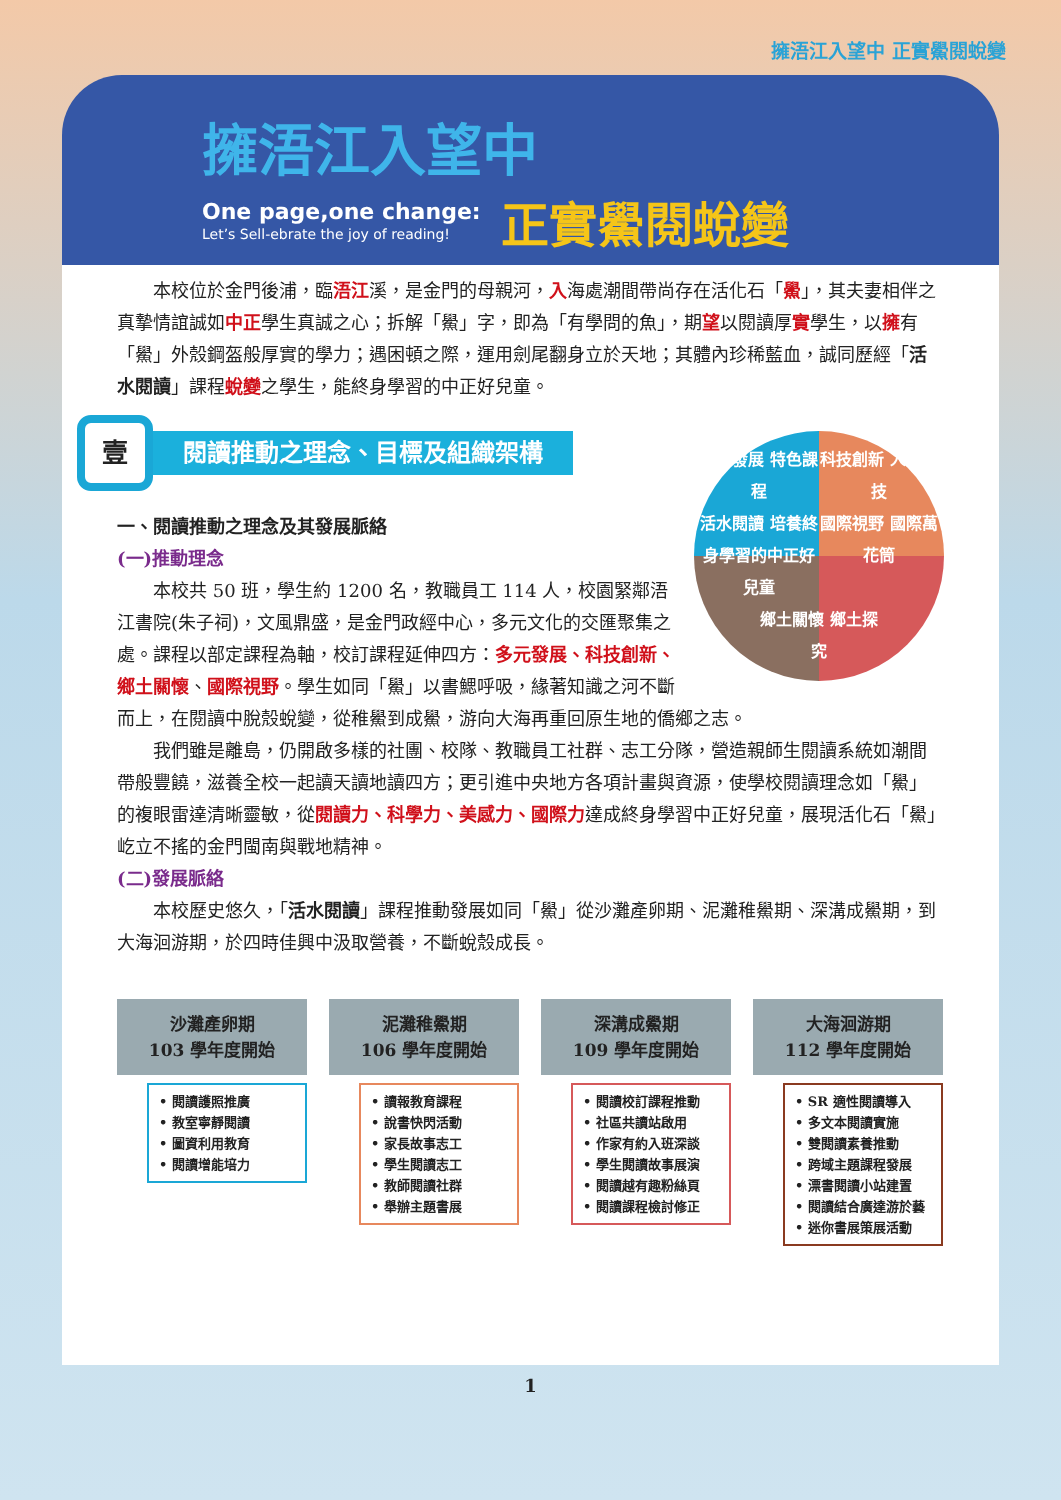擁浯江入望中 正實鱟閱蛻變
擁浯江入望中
One page,one change:
Let’s Sell-ebrate the joy of reading!
正實鱟閱蛻變
本校位於金門後浦，臨浯江溪，是金門的母親河，入海處潮間帶尚存在活化石「鱟」，其夫妻相伴之真摯情誼誠如中正學生真誠之心；拆解「鱟」字，即為「有學問的魚」，期望以閱讀厚實學生，以擁有「鱟」外殼鋼盔般厚實的學力；遇困頓之際，運用劍尾翻身立於天地；其體內珍稀藍血，誠同歷經「活水閱讀」課程蛻變之學生，能終身學習的中正好兒童。
壹
閱讀推動之理念、目標及組織架構
多元發展 特色課程 科技創新 人文科技 活水閱讀 培養終身學習的中正好兒童 國際視野 國際萬花筒 鄉土關懷 鄉土探究
一、閱讀推動之理念及其發展脈絡
(一)推動理念
本校共 50 班，學生約 1200 名，教職員工 114 人，校園緊鄰浯江書院(朱子祠)，文風鼎盛，是金門政經中心，多元文化的交匯聚集之處。課程以部定課程為軸，校訂課程延伸四方：多元發展、科技創新、鄉土關懷、國際視野。學生如同「鱟」以書鰓呼吸，緣著知識之河不斷而上，在閱讀中脫殼蛻變，從稚鱟到成鱟，游向大海再重回原生地的僑鄉之志。
我們雖是離島，仍開啟多樣的社團、校隊、教職員工社群、志工分隊，營造親師生閱讀系統如潮間帶般豐饒，滋養全校一起讀天讀地讀四方；更引進中央地方各項計畫與資源，使學校閱讀理念如「鱟」的複眼雷達清晰靈敏，從閱讀力、科學力、美感力、國際力達成終身學習中正好兒童，展現活化石「鱟」屹立不搖的金門閩南與戰地精神。
(二)發展脈絡
本校歷史悠久，「活水閱讀」課程推動發展如同「鱟」從沙灘產卵期、泥灘稚鱟期、深溝成鱟期，到大海洄游期，於四時佳興中汲取營養，不斷蛻殼成長。
沙灘產卵期
103 學年度開始
• 閱讀護照推廣
• 教室寧靜閱讀
• 圖資利用教育
• 閱讀增能培力
泥灘稚鱟期
106 學年度開始
• 讀報教育課程
• 說書快閃活動
• 家長故事志工
• 學生閱讀志工
• 教師閱讀社群
• 舉辦主題書展
深溝成鱟期
109 學年度開始
• 閱讀校訂課程推動
• 社區共讀站啟用
• 作家有約入班深談
• 學生閱讀故事展演
• 閱讀越有趣粉絲頁
• 閱讀課程檢討修正
大海洄游期
112 學年度開始
• SR 適性閱讀導入
• 多文本閱讀實施
• 雙閱讀素養推動
• 跨域主題課程發展
• 漂書閱讀小站建置
• 閱讀結合廣達游於藝
• 迷你書展策展活動
1